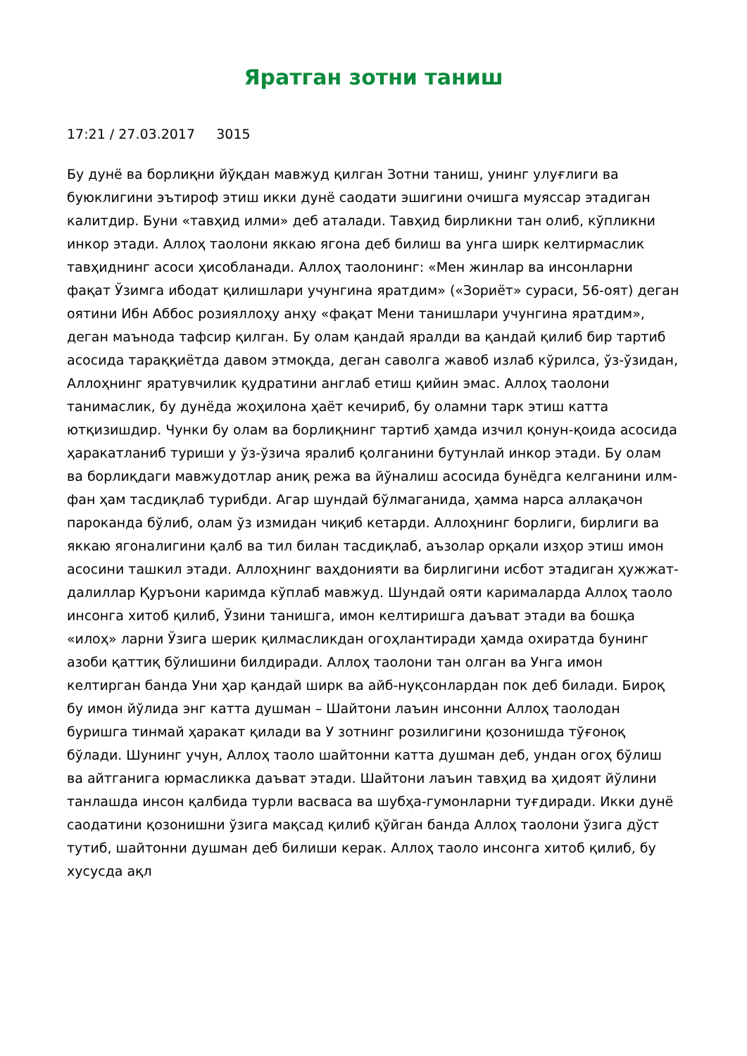Яратган зотни таниш
17:21 / 27.03.2017 3015
Бу дунё ва борлиқни йўқдан мавжуд қилган Зотни таниш, унинг улуғлиги ва буюклигини эътироф этиш икки дунё саодати эшигини очишга муяссар этадиган калитдир. Буни «тавҳид илми» деб аталади. Тавҳид бирликни тан олиб, кўпликни инкор этади. Аллоҳ таолони яккаю ягона деб билиш ва унга ширк келтирмаслик тавҳиднинг асоси ҳисобланади. Аллоҳ таолонинг: «Мен жинлар ва инсонларни фақат Ўзимга ибодат қилишлари учунгина яратдим» («Зориёт» сураси, 56-оят) деган оятини Ибн Аббос розияллоҳу анҳу «фақат Мени танишлари учунгина яратдим», деган маънода тафсир қилган. Бу олам қандай яралди ва қандай қилиб бир тартиб асосида тараққиётда давом этмоқда, деган саволга жавоб излаб кўрилса, ўз-ўзидан, Аллоҳнинг яратувчилик қудратини англаб етиш қийин эмас. Аллоҳ таолони танимаслик, бу дунёда жоҳилона ҳаёт кечириб, бу оламни тарк этиш катта ютқизишдир. Чунки бу олам ва борлиқнинг тартиб ҳамда изчил қонун-қоида асосида ҳаракатланиб туриши у ўз-ўзича яралиб қолганини бутунлай инкор этади. Бу олам ва борлиқдаги мавжудотлар аниқ режа ва йўналиш асосида бунёдга келганини илм-фан ҳам тасдиқлаб турибди. Агар шундай бўлмаганида, ҳамма нарса аллақачон пароканда бўлиб, олам ўз измидан чиқиб кетарди. Аллоҳнинг борлиги, бирлиги ва яккаю ягоналигини қалб ва тил билан тасдиқлаб, аъзолар орқали изҳор этиш имон асосини ташкил этади. Аллоҳнинг ваҳдонияти ва бирлигини исбот этадиган ҳужжат-далиллар Қуръони каримда кўплаб мавжуд. Шундай ояти карималарда Аллоҳ таоло инсонга хитоб қилиб, Ўзини танишга, имон келтиришга даъват этади ва бошқа «илоҳ» ларни Ўзига шерик қилмасликдан огоҳлантиради ҳамда охиратда бунинг азоби қаттиқ бўлишини билдиради. Аллоҳ таолони тан олган ва Унга имон келтирган банда Уни ҳар қандай ширк ва айб-нуқсонлардан пок деб билади. Бироқ бу имон йўлида энг катта душман – Шайтони лаъин инсонни Аллоҳ таолодан буришга тинмай ҳаракат қилади ва У зотнинг розилигини қозонишда тўғоноқ бўлади. Шунинг учун, Аллоҳ таоло шайтонни катта душман деб, ундан огоҳ бўлиш ва айтганига юрмасликка даъват этади. Шайтони лаъин тавҳид ва ҳидоят йўлини танлашда инсон қалбида турли васваса ва шубҳа-гумонларни туғдиради. Икки дунё саодатини қозонишни ўзига мақсад қилиб қўйган банда Аллоҳ таолони ўзига дўст тутиб, шайтонни душман деб билиши керак. Аллоҳ таоло инсонга хитоб қилиб, бу хусусда ақл